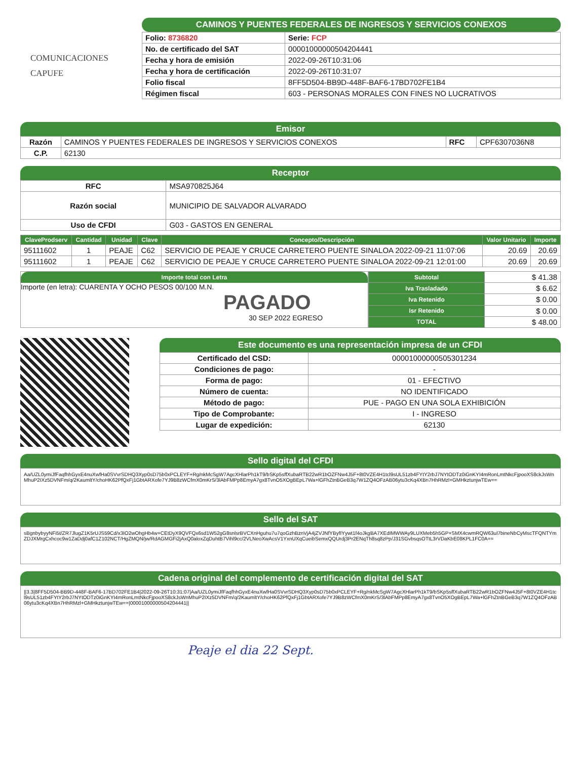COMUNICACIONES
CAPUFE
CAMINOS Y PUENTES FEDERALES DE INGRESOS Y SERVICIOS CONEXOS
| Folio: 8736820 | Serie: FCP |
| No. de certificado del SAT | 00001000000504204441 |
| Fecha y hora de emisión | 2022-09-26T10:31:06 |
| Fecha y hora de certificación | 2022-09-26T10:31:07 |
| Folio fiscal | 8FF5D504-BB9D-448F-BAF6-17BD702FE1B4 |
| Régimen fiscal | 603 - PERSONAS MORALES CON FINES NO LUCRATIVOS |
Emisor
| Razón | CAMINOS Y PUENTES FEDERALES DE INGRESOS Y SERVICIOS CONEXOS | RFC | CPF6307036N8 |
| C.P. | 62130 | | |
Receptor
| RFC | MSA970825J64 |
| Razón social | MUNICIPIO DE SALVADOR ALVARADO |
| Uso de CFDI | G03 - GASTOS EN GENERAL |
| ClaveProdserv | Cantidad | Unidad | Clave | Concepto/Descripción | Valor Unitario | Importe |
| --- | --- | --- | --- | --- | --- | --- |
| 95111602 | 1 | PEAJE | C62 | SERVICIO DE PEAJE Y CRUCE CARRETERO PUENTE SINALOA 2022-09-21 11:07:06 | 20.69 | 20.69 |
| 95111602 | 1 | PEAJE | C62 | SERVICIO DE PEAJE Y CRUCE CARRETERO PUENTE SINALOA 2022-09-21 12:01:00 | 20.69 | 20.69 |
Importe total con Letra
Importe (en letra): CUARENTA Y OCHO PESOS 00/100 M.N.
PAGADO
30 SEP 2022 EGRESO
| Subtotal | $ 41.38 |
| Iva Trasladado | $ 6.62 |
| Iva Retenido | $ 0.00 |
| Isr Retenido | $ 0.00 |
| TOTAL | $ 48.00 |
Este documento es una representación impresa de un CFDI
| Certificado del CSD: | 00001000000505301234 |
| Condiciones de pago: | - |
| Forma de pago: | 01 - EFECTIVO |
| Número de cuenta: | NO IDENTIFICADO |
| Método de pago: | PUE - PAGO EN UNA SOLA EXHIBICIÓN |
| Tipo de Comprobante: | I - INGRESO |
| Lugar de expedición: | 62130 |
Sello digital del CFDI
Aa/UZL0ymiJfFaqfhhGyxE4nuXwfHa0SVvrSDHQ3Xyp0sD75b0xPCLEYF+Rg/nkMcSgW7AgcXHlarPh1kT9/bSKp5sffXubaRTB22wR1bOZFNw4J5F+8t0VZE4H1tcl9sUL51zb4FYtY2rbJ7NYtODTz0iGnKYI4mRonLmtNkcFjpooXS8ckJsWnMhuP2IXz5DVNFm/q/2KaumltY/choHK62PfQxFj1GbtARXofe7YJ9B8zWCfmX0mKrS/3lAbFMPp8EmyA7gx8TvnO5XOgBEpL7Wa+lGFhZtnBGeB3q7W1ZQ4OFzAB06ytu3cKq4XBn7HhRMzl+GMHkztunjwTEw==
Sello del SAT
sBgnbybyyNFi5t/ZR7JlugZ1K5rUJS59Cd/x3IO2wOhgHb4w+CEtDyX9QVFQx6sd1W52gG8snlsrBVCXnHguhu7u7qoGzhBznVjA4jZVJNfYByfIYywt1f4oJkgBA7XEdIMWWAy9LUXMeb5h5GP+SMX4cwmRQW63ul7bineNbCyMscTFQNTYmZDJXMrgCxhcoc9w1ZaDdj0afC1Z102NCT/HgZMQN/jw/RdAGMGFi2jAxQ0aloxZqDuhtB7Vihl9cc/2VLNeoXwAcsV1YxnUXqCueibSemxQQUrdj3Pr2ENqTh8sq8zPp/J31SGvbsqsOTtL3rVDaKbE08KPL1FC0A==
Cadena original del complemento de certificación digital del SAT
||3.3|8FF5D504-BB9D-448F-BAF6-17BD702FE1B4|2022-09-26T10:31:07|Aa/UZL0ymiJfFaqfhhGyxE4nuXwfHa0SVvrSDHQ3Xyp0sD75b0xPCLEYF+Rg/nkMcSgW7AgcXHlarPh1kT9/bSKp5sffXubaRTB22wR1bOZFNw4J5F+8t0VZE4H1tcl9sUL51zb4FYtY2rbJ7NYtODTz0iGnKYI4mRonLmtNkcFjpooXS8ckJsWnMhuP2IXz5DVNFm/q/2KaumltY/choHK62PfQxFj1GbtARXofe7YJ9B8zWCfmX0mKrS/3lAbFMPp8EmyA7gx8TvnO5XOgBEpL7Wa+lGFhZtnBGeB3q7W1ZQ4OFzAB06ytu3cKq4XBn7HhRMzl+GMHkztunjwTEw==|00001000000504204441||
Peaje el dia 22 Sept.